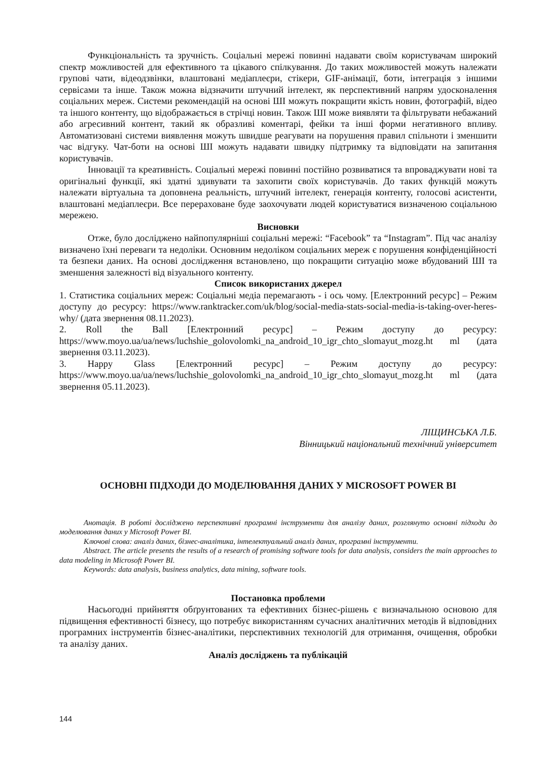Функціональність та зручність. Соціальні мережі повинні надавати своїм користувачам широкий спектр можливостей для ефективного та цікавого спілкування. До таких можливостей можуть належати групові чати, відеодзвінки, влаштовані медіаплеєри, стікери, GIF-анімації, боти, інтеграція з іншими сервісами та інше. Також можна відзначити штучний інтелект, як перспективний напрям удосконалення соціальних мереж. Системи рекомендацій на основі ШІ можуть покращити якість новин, фотографій, відео та іншого контенту, що відображається в стрічці новин. Також ШІ може виявляти та фільтрувати небажаний або агресивний контент, такий як образливі коментарі, фейки та інші форми негативного впливу. Автоматизовані системи виявлення можуть швидше реагувати на порушення правил спільноти і зменшити час відгуку. Чат-боти на основі ШІ можуть надавати швидку підтримку та відповідати на запитання користувачів.
Інновації та креативність. Соціальні мережі повинні постійно розвиватися та впроваджувати нові та оригінальні функції, які здатні здивувати та захопити своїх користувачів. До таких функцій можуть належати віртуальна та доповнена реальність, штучний інтелект, генерація контенту, голосові асистенти, влаштовані медіаплеєри. Все перераховане буде заохочувати людей користуватися визначеною соціальною мережею.
Висновки
Отже, було досліджено найпопулярніші соціальні мережі: “Facebook” та “Instagram”. Під час аналізу визначено їхні переваги та недоліки. Основним недоліком соціальних мереж є порушення конфіденційності та безпеки даних. На основі дослідження встановлено, що покращити ситуацію може вбудований ШІ та зменшення залежності від візуального контенту.
Список використаних джерел
1. Статистика соціальних мереж: Соціальні медіа перемагають - і ось чому. [Електронний ресурс] – Режим доступу до ресурсу: https://www.ranktracker.com/uk/blog/social-media-stats-social-media-is-taking-over-heres-why/ (дата звернення 08.11.2023).
2. Roll the Ball [Електронний ресурс] – Режим доступу до ресурсу: https://www.moyo.ua/ua/news/luchshie_golovolomki_na_android_10_igr_chto_slomayut_mozg.ht ml (дата звернення 03.11.2023).
3. Happy Glass [Електронний ресурс] – Режим доступу до ресурсу: https://www.moyo.ua/ua/news/luchshie_golovolomki_na_android_10_igr_chto_slomayut_mozg.ht ml (дата звернення 05.11.2023).
ЛІЩИНСЬКА Л.Б.
Вінницький національний технічний університет
ОСНОВНІ ПІДХОДИ ДО МОДЕЛЮВАННЯ ДАНИХ У MICROSOFT POWER BI
Анотація. В роботі досліджено перспективні програмні інструменти для аналізу даних, розглянуто основні підходи до моделювання даних у Microsoft Power BI.
Ключові слова: аналіз даних, бізнес-аналітика, інтелектуальний аналіз даних, програмні інструменти.
Abstract. The article presents the results of a research of promising software tools for data analysis, considers the main approaches to data modeling in Microsoft Power BI.
Keywords: data analysis, business analytics, data mining, software tools.
Постановка проблеми
Насьогодні прийняття обґрунтованих та ефективних бізнес-рішень є визначальною основою для підвищення ефективності бізнесу, що потребує використанням сучасних аналітичних методів й відповідних програмних інструментів бізнес-аналітики, перспективних технологій для отримання, очищення, обробки та аналізу даних.
Аналіз досліджень та публікацій
144